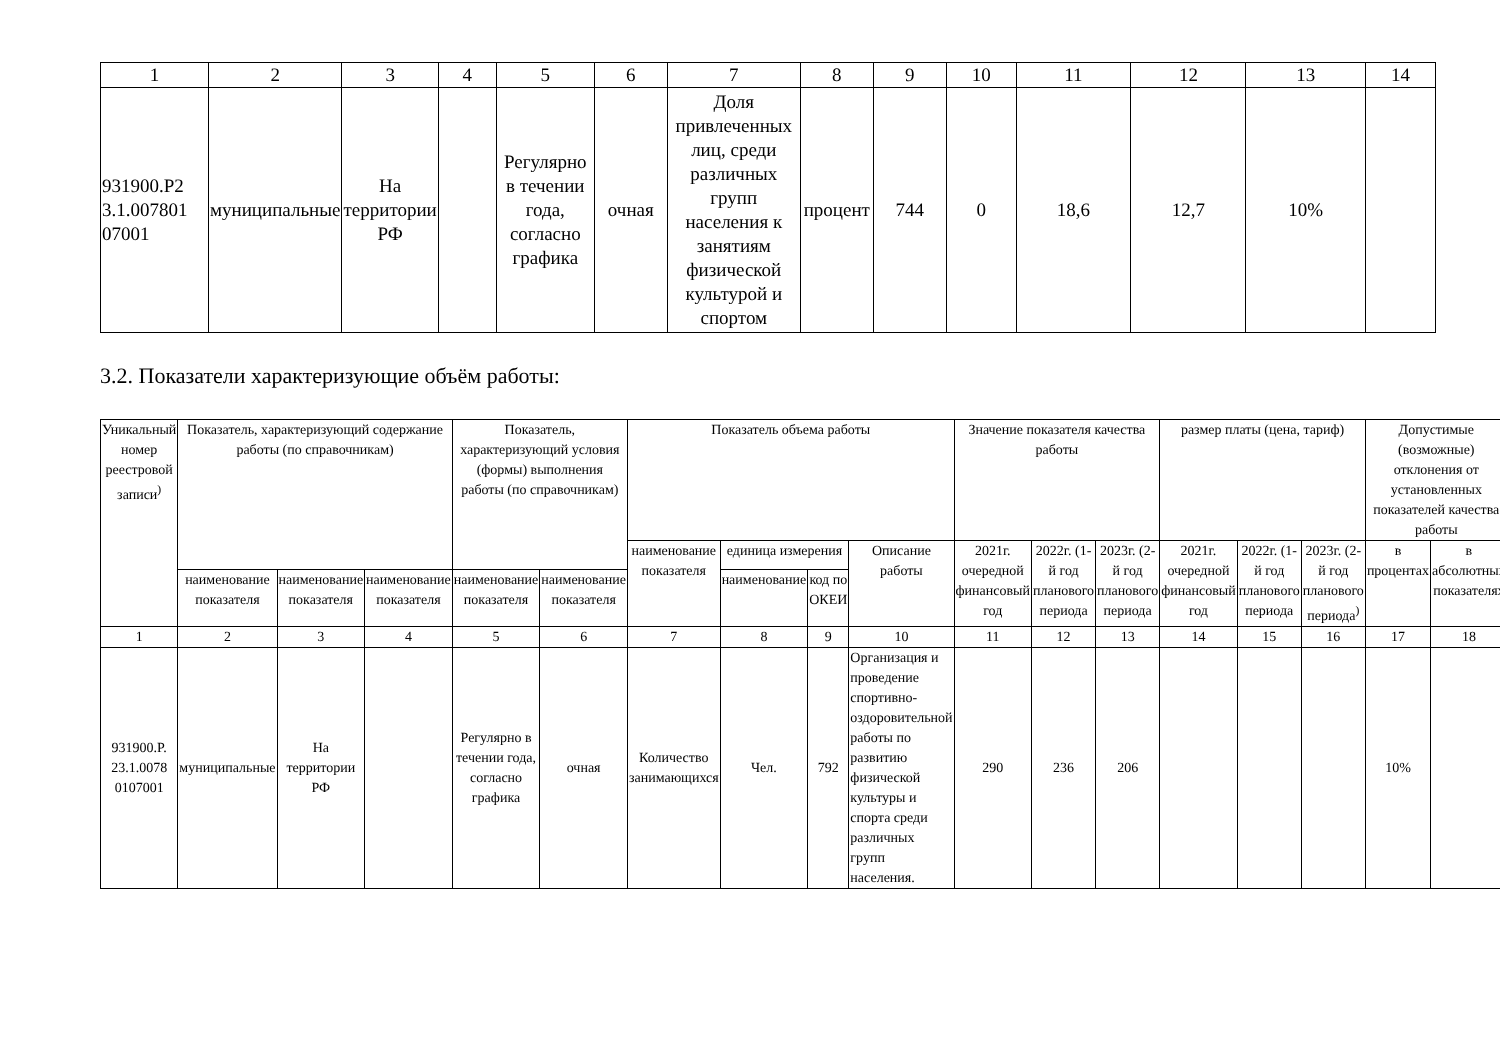| 1 | 2 | 3 | 4 | 5 | 6 | 7 | 8 | 9 | 10 | 11 | 12 | 13 | 14 |
| 931900.P2 3.1.007801 07001 | муниципальные | На территории РФ | | Регулярно в течении года, согласно графика | очная | Доля привлеченных лиц, среди различных групп населения к занятиям физической культурой и спортом | процент | 744 | 0 | 18,6 | 12,7 | 10% | |
3.2. Показатели характеризующие объём работы:
| Уникальный номер реестровой записи<sup>)</sup> | Показатель, характеризующий содержание работы (по справочникам) | | | Показатель, характеризующий условия (формы) выполнения работы (по справочникам) | | Показатель объема работы | | | | Значение показателя качества работы | | | размер платы (цена, тариф) | | | Допустимые (возможные) отклонения от установленных показателей качества работы | |
| --- | --- | --- | --- | --- | --- | --- | --- | --- | --- | --- | --- | --- | --- | --- | --- | --- | --- |
| | | | | | | наименование показателя | единица измерения | | Описание работы | 2021г. очередной финансовый год | 2022г. (1-й год планового периода | 2023г. (2-й год планового периода | 2021г. очередной финансовый год | 2022г. (1-й год планового периода | 2023г. (2-й год планового периода<sup>)</sup> | в процентах | в абсолютных показателях |
| | наименование показателя | наименование показателя | наименование показателя | наименование показателя | наименование показателя | | наименование | код по ОКЕИ | | | | | | | | | |
| 1 | 2 | 3 | 4 | 5 | 6 | 7 | 8 | 9 | 10 | 11 | 12 | 13 | 14 | 15 | 16 | 17 | 18 |
| 931900.P. 23.1.0078 0107001 | муниципальные | На территории РФ | | Регулярно в течении года, согласно графика | очная | Количество занимающихся | Чел. | 792 | Организация и проведение спортивно-оздоровительной работы по развитию физической культуры и спорта среди различных групп населения. | 290 | 236 | 206 | | | | 10% | |